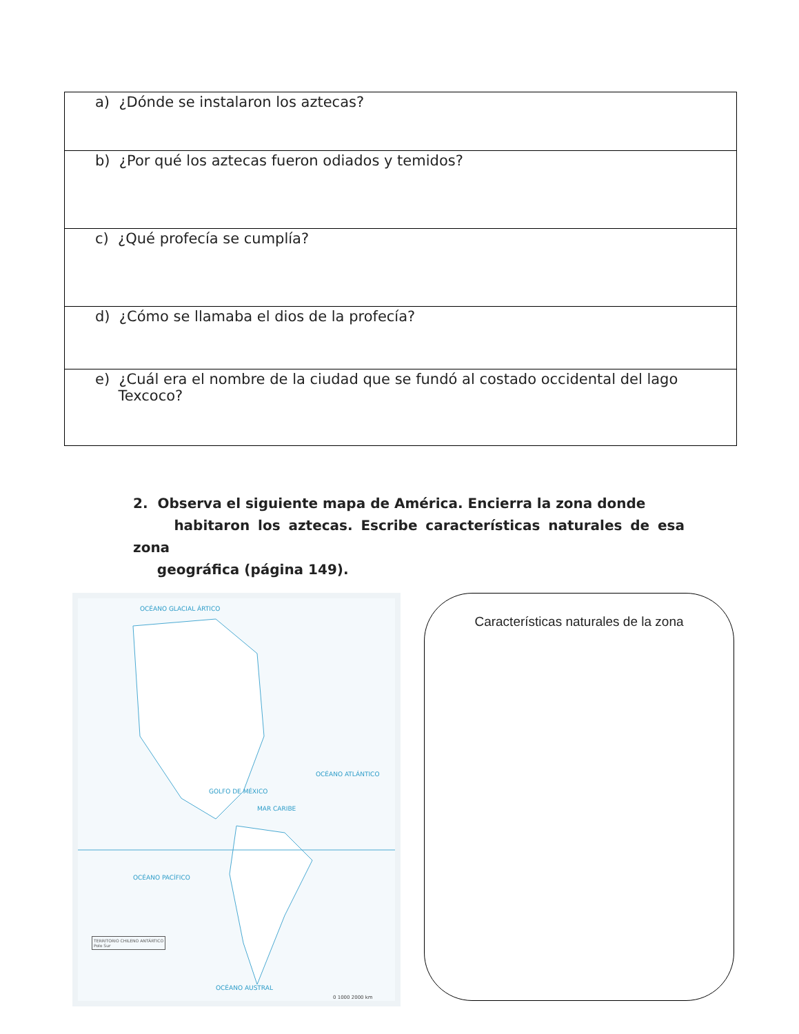| a) ¿Dónde se instalaron los aztecas? |
| b) ¿Por qué los aztecas fueron odiados y temidos? |
| c) ¿Qué profecía se cumplía? |
| d) ¿Cómo se llamaba el dios de la profecía? |
| e) ¿Cuál era el nombre de la ciudad que se fundó al costado occidental del lago Texcoco? |
2. Observa el siguiente mapa de América. Encierra la zona donde
habitaron los aztecas. Escribe características naturales de esa zona
geográfica (página 149).
OCÉANO GLACIAL ÁRTICO
OCÉANO ATLÁNTICO
OCÉANO PACÍFICO
GOLFO DE MÉXICO
MAR CARIBE
OCÉANO AUSTRAL
TERRITORIO CHILENO ANTÁRTICO
Polo Sur
0 1000 2000 km
Características naturales de la zona